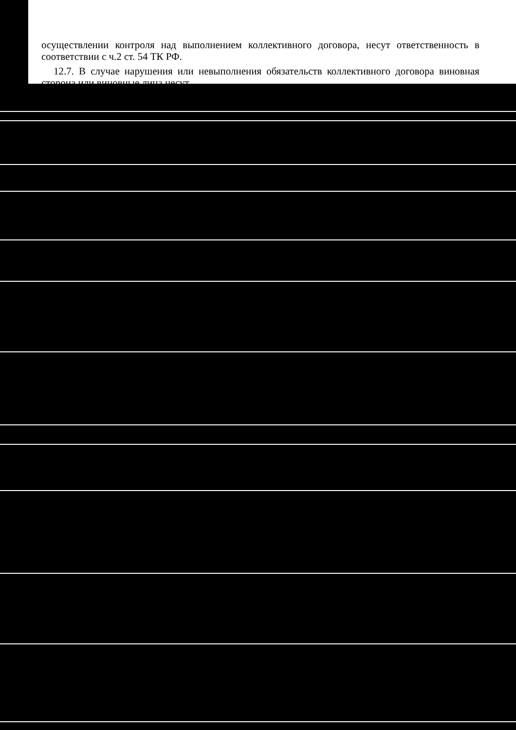осуществлении контроля над выполнением коллективного договора, несут ответственность в соответствии с ч.2 ст. 54 ТК РФ.
12.7. В случае нарушения или невыполнения обязательств коллективного договора виновная сторона или виновные лица несут